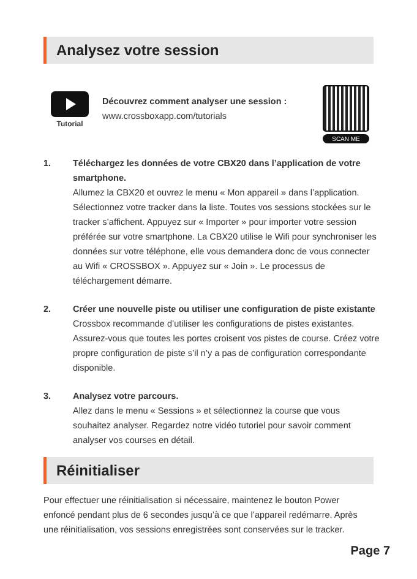Analysez votre session
Tutorial
Découvrez comment analyser une session :
www.crossboxapp.com/tutorials
SCAN ME
1. Téléchargez les données de votre CBX20 dans l’application de votre smartphone.
Allumez la CBX20 et ouvrez le menu « Mon appareil » dans l’application. Sélectionnez votre tracker dans la liste. Toutes vos sessions stockées sur le tracker s’affichent. Appuyez sur « Importer » pour importer votre session préférée sur votre smartphone. La CBX20 utilise le Wifi pour synchroniser les données sur votre téléphone, elle vous demandera donc de vous connecter au Wifi « CROSSBOX ». Appuyez sur « Join ». Le processus de téléchargement démarre.
2. Créer une nouvelle piste ou utiliser une configuration de piste existante
Crossbox recommande d’utiliser les configurations de pistes existantes. Assurez-vous que toutes les portes croisent vos pistes de course. Créez votre propre configuration de piste s’il n’y a pas de configuration correspondante disponible.
3. Analysez votre parcours.
Allez dans le menu « Sessions » et sélectionnez la course que vous souhaitez analyser. Regardez notre vidéo tutoriel pour savoir comment analyser vos courses en détail.
Réinitialiser
Pour effectuer une réinitialisation si nécessaire, maintenez le bouton Power enfoncé pendant plus de 6 secondes jusqu’à ce que l’appareil redémarre. Après une réinitialisation, vos sessions enregistrées sont conservées sur le tracker.
Page 7